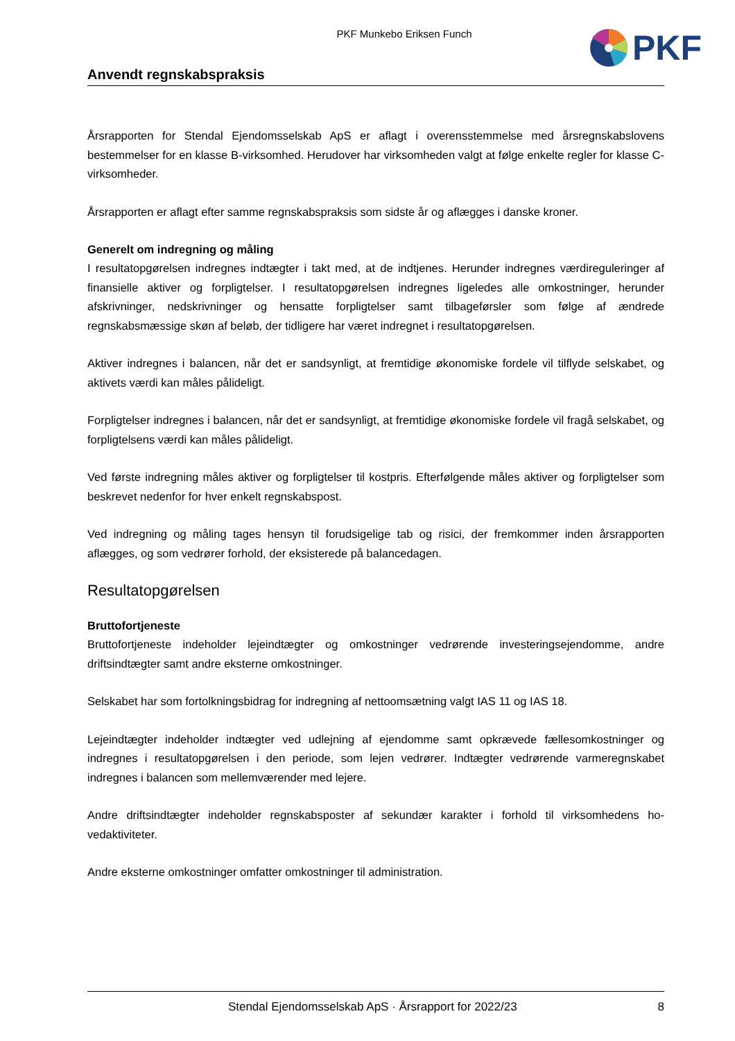PKF
PKF Munkebo Eriksen Funch
Anvendt regnskabspraksis
Årsrapporten for Stendal Ejendomsselskab ApS er aflagt i overensstemmelse med årsregnskabslovens bestemmelser for en klasse B-virksomhed. Herudover har virksomheden valgt at følge enkelte regler for klasse C-virksomheder.
Årsrapporten er aflagt efter samme regnskabspraksis som sidste år og aflægges i danske kroner.
Generelt om indregning og måling
I resultatopgørelsen indregnes indtægter i takt med, at de indtjenes. Herunder indregnes værdiregule­ringer af finansielle aktiver og forpligtelser. I resultatopgørelsen indregnes ligeledes alle omkostninger, herunder afskrivninger, nedskrivninger og hensatte forpligtelser samt tilbageførsler som følge af ændre­de regnskabsmæssige skøn af beløb, der tidligere har været indregnet i resultatopgørelsen.
Aktiver indregnes i balancen, når det er sandsynligt, at fremtidige økonomiske fordele vil tilflyde sel­skabet, og aktivets værdi kan måles pålideligt.
Forpligtelser indregnes i balancen, når det er sandsynligt, at fremtidige økonomiske fordele vil fragå sel­skabet, og forpligtelsens værdi kan måles pålideligt.
Ved første indregning måles aktiver og forpligtelser til kostpris. Efterfølgende måles aktiver og forplig­telser som beskrevet nedenfor for hver enkelt regnskabspost.
Ved indregning og måling tages hensyn til forudsigelige tab og risici, der fremkommer inden årsrappor­ten aflægges, og som vedrører forhold, der eksisterede på balancedagen.
Resultatopgørelsen
Bruttofortjeneste
Bruttofortjeneste indeholder lejeindtægter og omkostninger vedrørende investeringsejendomme, andre driftsindtægter samt andre eksterne omkostninger.
Selskabet har som fortolkningsbidrag for indregning af nettoomsætning valgt IAS 11 og IAS 18.
Lejeindtægter indeholder indtægter ved udlejning af ejendomme samt opkrævede fællesomkostninger og indregnes i resultatopgørelsen i den periode, som lejen vedrører. Indtægter vedrørende varmeregn­skabet indregnes i balancen som mellemværender med lejere.
Andre driftsindtægter indeholder regnskabsposter af sekundær karakter i forhold til virksomhedens ho­vedaktiviteter.
Andre eksterne omkostninger omfatter omkostninger til administration.
Stendal Ejendomsselskab ApS · Årsrapport for 2022/23
8